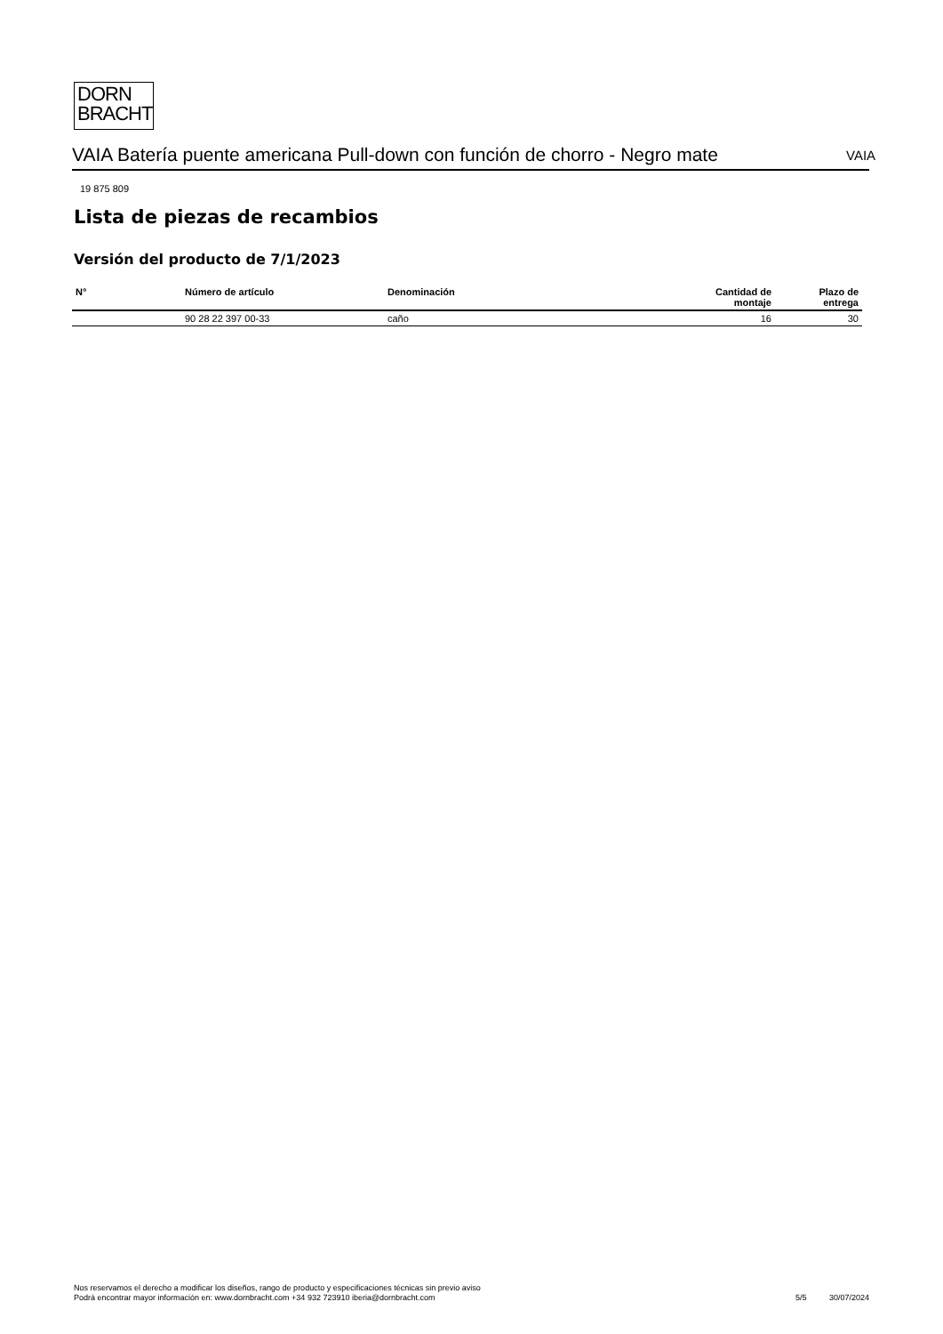DORN
BRACHT
VAIA Batería puente americana Pull-down con función de chorro - Negro mate
VAIA
19 875 809
Lista de piezas de recambios
Versión del producto de 7/1/2023
| N° | Número de artículo | Denominación | Cantidad de montaje | Plazo de entrega |
| --- | --- | --- | --- | --- |
| | 90 28 22 397 00-33 | caño | 16 | 30 |
Nos reservamos el derecho a modificar los diseños, rango de producto y especificaciones técnicas sin previo aviso
Podrá encontrar mayor información en: www.dornbracht.com +34 932 723910 iberia@dornbracht.com
5/5 30/07/2024